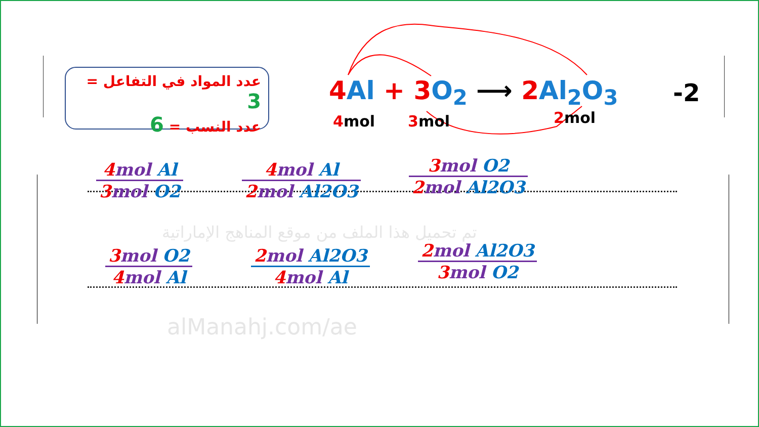عدد المواد في التفاعل = 3
عدد النسب = 6
4 Al + 3 O<sub>2</sub> ⟶ 2 Al<sub>2</sub>O<sub>3</sub>
4mol 3mol 2mol
-2
تم تحميل هذا الملف من موقع المناهج الإماراتية
alManahj.com/ae
4mol Al
3mol O2
4mol Al
2mol Al2O3
3mol O2
2mol Al2O3
3mol O2
4mol Al
2mol Al2O3
4mol Al
2mol Al2O3
3mol O2